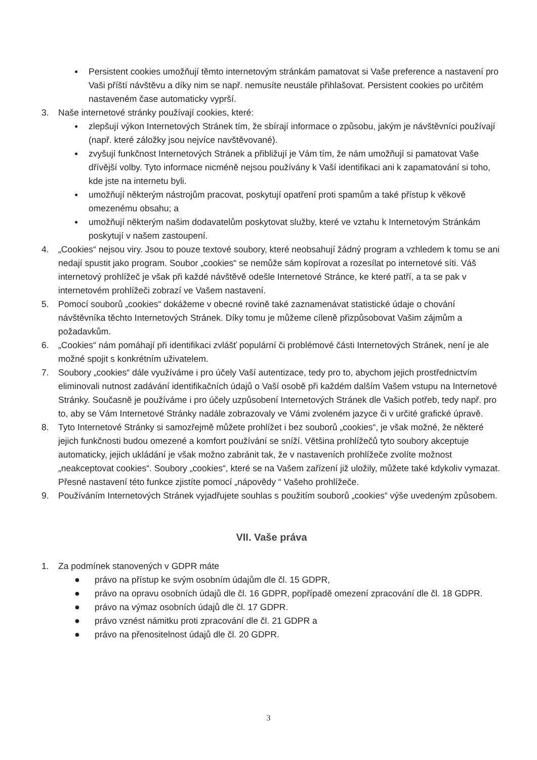●
Persistent cookies umožňují těmto internetovým stránkám pamatovat si Vaše preference a nastavení pro Vaši příští návštěvu a díky nim se např. nemusíte neustále přihlašovat. Persistent cookies po určitém nastaveném čase automaticky vyprší.
3. Naše internetové stránky používají cookies, které:
●
zlepšují výkon Internetových Stránek tím, že sbírají informace o způsobu, jakým je návštěvníci používají (např. které záložky jsou nejvíce navštěvované).
●
zvyšují funkčnost Internetových Stránek a přibližují je Vám tím, že nám umožňují si pamatovat Vaše dřívější volby. Tyto informace nicméně nejsou používány k Vaší identifikaci ani k zapamatování si toho, kde jste na internetu byli.
●
umožňují některým nástrojům pracovat, poskytují opatření proti spamům a také přístup k věkově omezenému obsahu; a
●
umožňují některým našim dodavatelům poskytovat služby, které ve vztahu k Internetovým Stránkám poskytují v našem zastoupení.
4. „Cookies“ nejsou viry. Jsou to pouze textové soubory, které neobsahují žádný program a vzhledem k tomu se ani nedají spustit jako program. Soubor „cookies“ se nemůže sám kopírovat a rozesílat po internetové síti. Váš internetový prohlížeč je však při každé návštěvě odešle Internetové Stránce, ke které patří, a ta se pak v internetovém prohlížeči zobrazí ve Vašem nastavení.
5. Pomocí souborů „cookies“ dokážeme v obecné rovině také zaznamenávat statistické údaje o chování návštěvníka těchto Internetových Stránek. Díky tomu je můžeme cíleně přizpůsobovat Vašim zájmům a požadavkům.
6. „Cookies“ nám pomáhají při identifikaci zvlášť populární či problémové části Internetových Stránek, není je ale možné spojit s konkrétním uživatelem.
7. Soubory „cookies“ dále využíváme i pro účely Vaší autentizace, tedy pro to, abychom jejich prostřednictvím eliminovali nutnost zadávání identifikačních údajů o Vaší osobě při každém dalším Vašem vstupu na Internetové Stránky. Současně je používáme i pro účely uzpůsobení Internetových Stránek dle Vašich potřeb, tedy např. pro to, aby se Vám Internetové Stránky nadále zobrazovaly ve Vámi zvoleném jazyce či v určité grafické úpravě.
8. Tyto Internetové Stránky si samozřejmě můžete prohlížet i bez souborů „cookies“, je však možné, že některé jejich funkčnosti budou omezené a komfort používání se sníží. Většina prohlížečů tyto soubory akceptuje automaticky, jejich ukládání je však možno zabránit tak, že v nastaveních prohlížeče zvolíte možnost „neakceptovat cookies“. Soubory „cookies“, které se na Vašem zařízení již uložily, můžete také kdykoliv vymazat. Přesné nastavení této funkce zjistíte pomocí „nápovědy “ Vašeho prohlížeče.
9. Používáním Internetových Stránek vyjadřujete souhlas s použitím souborů „cookies“ výše uvedeným způsobem.
VII. Vaše práva
1. Za podmínek stanovených v GDPR máte
● právo na přístup ke svým osobním údajům dle čl. 15 GDPR,
● právo na opravu osobních údajů dle čl. 16 GDPR, popřípadě omezení zpracování dle čl. 18 GDPR.
● právo na výmaz osobních údajů dle čl. 17 GDPR.
● právo vznést námitku proti zpracování dle čl. 21 GDPR a
● právo na přenositelnost údajů dle čl. 20 GDPR.
3